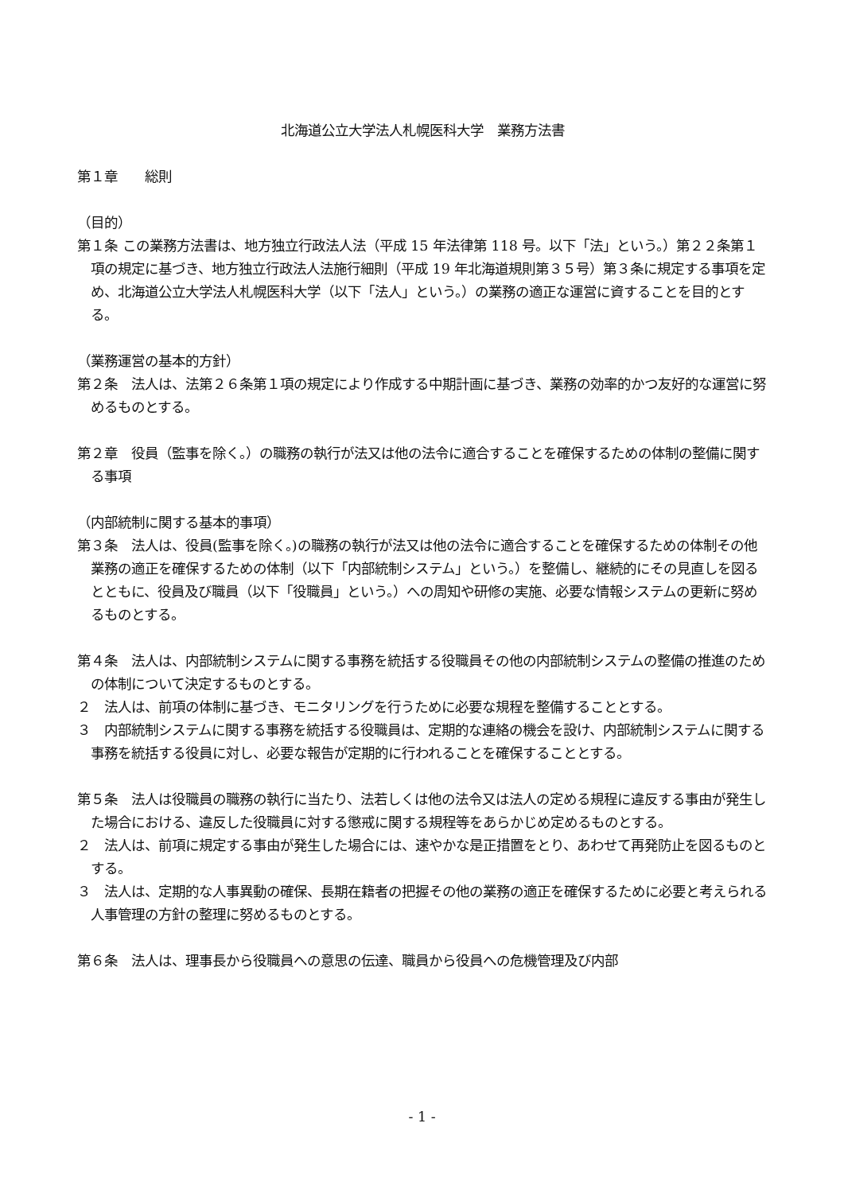北海道公立大学法人札幌医科大学　業務方法書
第１章　　総則
（目的）
第１条 この業務方法書は、地方独立行政法人法（平成 15 年法律第 118 号。以下「法」という。）第２２条第１項の規定に基づき、地方独立行政法人法施行細則（平成 19 年北海道規則第３５号）第３条に規定する事項を定め、北海道公立大学法人札幌医科大学（以下「法人」という。）の業務の適正な運営に資することを目的とする。
（業務運営の基本的方針）
第２条　法人は、法第２６条第１項の規定により作成する中期計画に基づき、業務の効率的かつ友好的な運営に努めるものとする。
第２章　役員（監事を除く。）の職務の執行が法又は他の法令に適合することを確保するための体制の整備に関する事項
（内部統制に関する基本的事項）
第３条　法人は、役員(監事を除く。)の職務の執行が法又は他の法令に適合することを確保するための体制その他業務の適正を確保するための体制（以下「内部統制システム」という。）を整備し、継続的にその見直しを図るとともに、役員及び職員（以下「役職員」という。）への周知や研修の実施、必要な情報システムの更新に努めるものとする。
第４条　法人は、内部統制システムに関する事務を統括する役職員その他の内部統制システムの整備の推進のための体制について決定するものとする。
２　法人は、前項の体制に基づき、モニタリングを行うために必要な規程を整備することとする。
３　内部統制システムに関する事務を統括する役職員は、定期的な連絡の機会を設け、内部統制システムに関する事務を統括する役員に対し、必要な報告が定期的に行われることを確保することとする。
第５条　法人は役職員の職務の執行に当たり、法若しくは他の法令又は法人の定める規程に違反する事由が発生した場合における、違反した役職員に対する懲戒に関する規程等をあらかじめ定めるものとする。
２　法人は、前項に規定する事由が発生した場合には、速やかな是正措置をとり、あわせて再発防止を図るものとする。
３　法人は、定期的な人事異動の確保、長期在籍者の把握その他の業務の適正を確保するために必要と考えられる人事管理の方針の整理に努めるものとする。
第６条　法人は、理事長から役職員への意思の伝達、職員から役員への危機管理及び内部
- 1 -